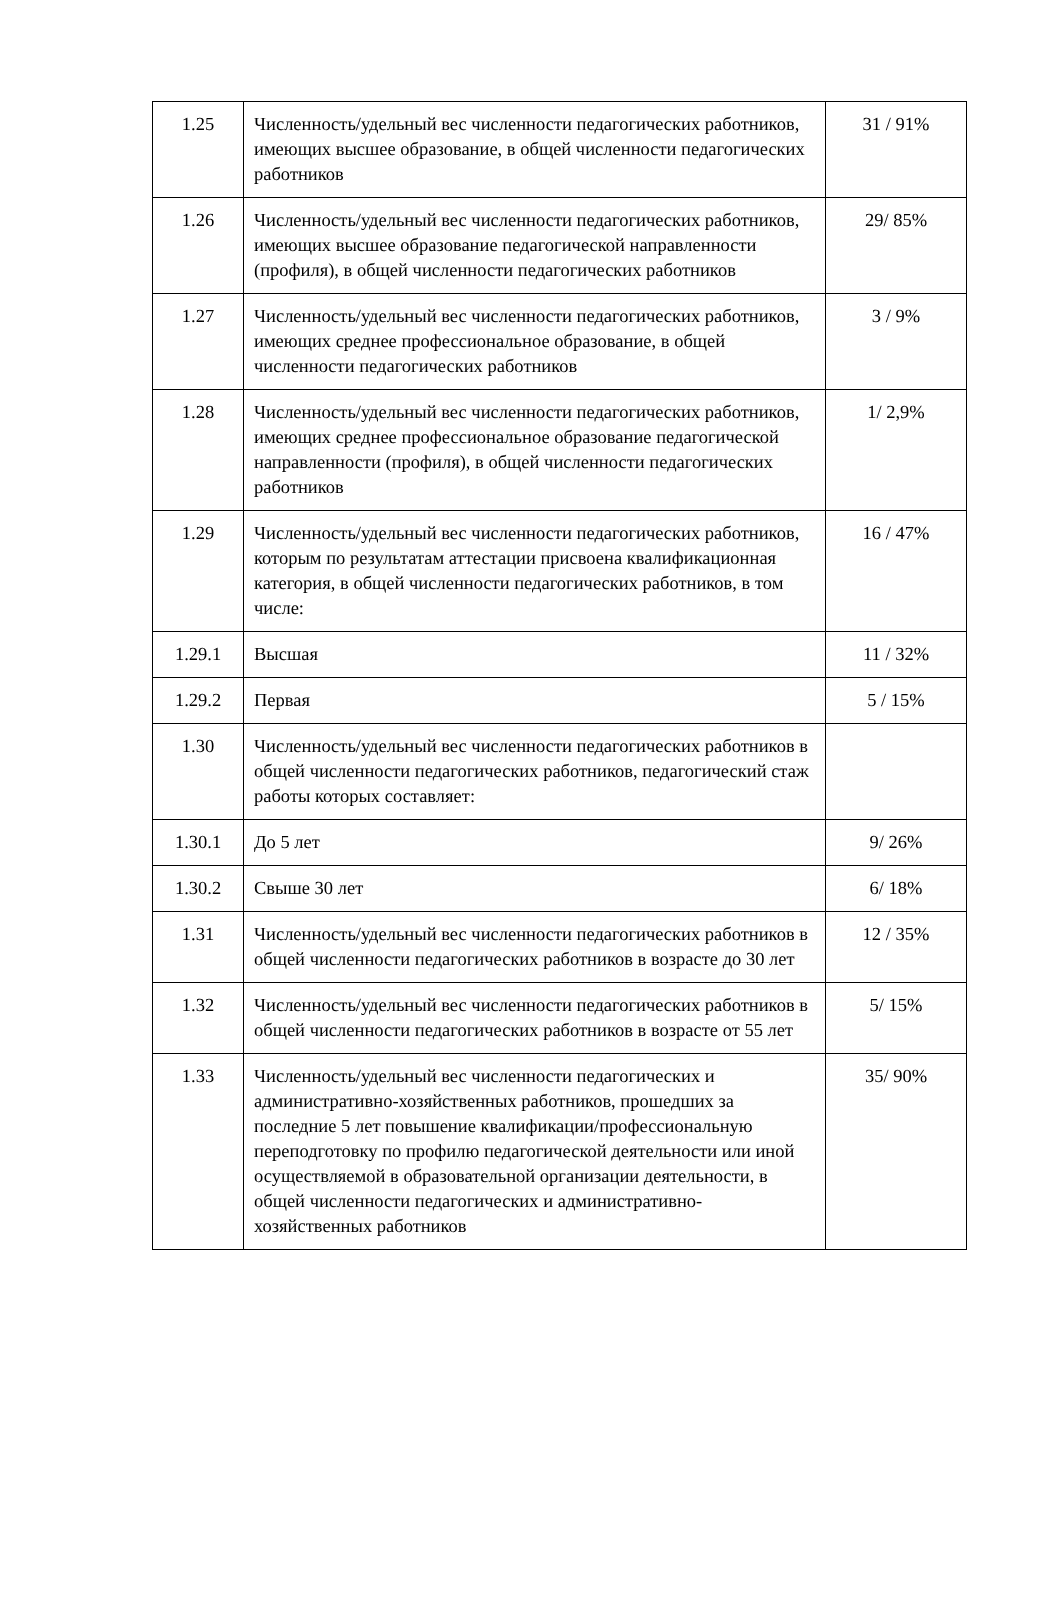| 1.25 | Численность/удельный вес численности педагогических работников, имеющих высшее образование, в общей численности педагогических работников | 31 / 91% |
| 1.26 | Численность/удельный вес численности педагогических работников, имеющих высшее образование педагогической направленности (профиля), в общей численности педагогических работников | 29/ 85% |
| 1.27 | Численность/удельный вес численности педагогических работников, имеющих среднее профессиональное образование, в общей численности педагогических работников | 3 / 9% |
| 1.28 | Численность/удельный вес численности педагогических работников, имеющих среднее профессиональное образование педагогической направленности (профиля), в общей численности педагогических работников | 1/ 2,9% |
| 1.29 | Численность/удельный вес численности педагогических работников, которым по результатам аттестации присвоена квалификационная категория, в общей численности педагогических работников, в том числе: | 16 / 47% |
| 1.29.1 | Высшая | 11 / 32% |
| 1.29.2 | Первая | 5 / 15% |
| 1.30 | Численность/удельный вес численности педагогических работников в общей численности педагогических работников, педагогический стаж работы которых составляет: | |
| 1.30.1 | До 5 лет | 9/ 26% |
| 1.30.2 | Свыше 30 лет | 6/ 18% |
| 1.31 | Численность/удельный вес численности педагогических работников в общей численности педагогических работников в возрасте до 30 лет | 12 / 35% |
| 1.32 | Численность/удельный вес численности педагогических работников в общей численности педагогических работников в возрасте от 55 лет | 5/ 15% |
| 1.33 | Численность/удельный вес численности педагогических и административно-хозяйственных работников, прошедших за последние 5 лет повышение квалификации/профессиональную переподготовку по профилю педагогической деятельности или иной осуществляемой в образовательной организации деятельности, в общей численности педагогических и административно-хозяйственных работников | 35/ 90% |